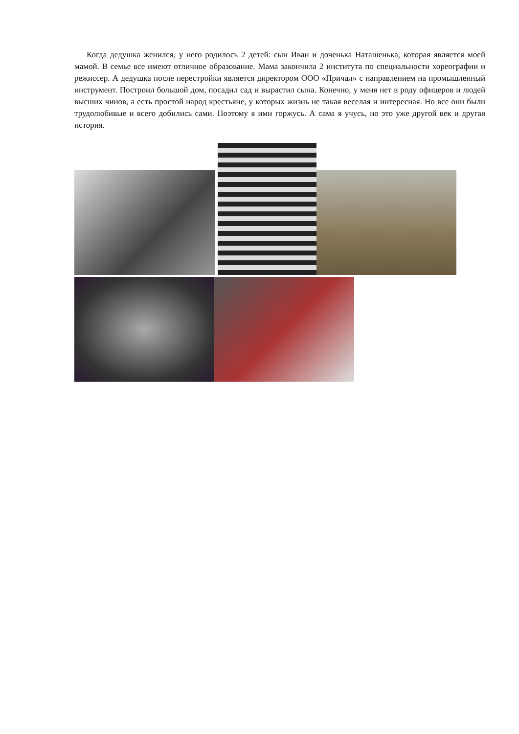Когда дедушка женился, у него родилось 2 детей: сын Иван и доченька Наташенька, которая является моей мамой. В семье все имеют отличное образование. Мама закончила 2 института по специальности хореографии и режиссер. А дедушка после перестройки является директором ООО «Причал» с направлением на промышленный инструмент. Построил большой дом, посадил сад и вырастил сына. Конечно, у меня нет в роду офицеров и людей высших чинов, а есть простой народ крестьяне, у которых жизнь не такая веселая и интересная. Но все они были трудолюбивые и всего добились сами. Поэтому я ими горжусь. А сама я учусь, но это уже другой век и другая история.